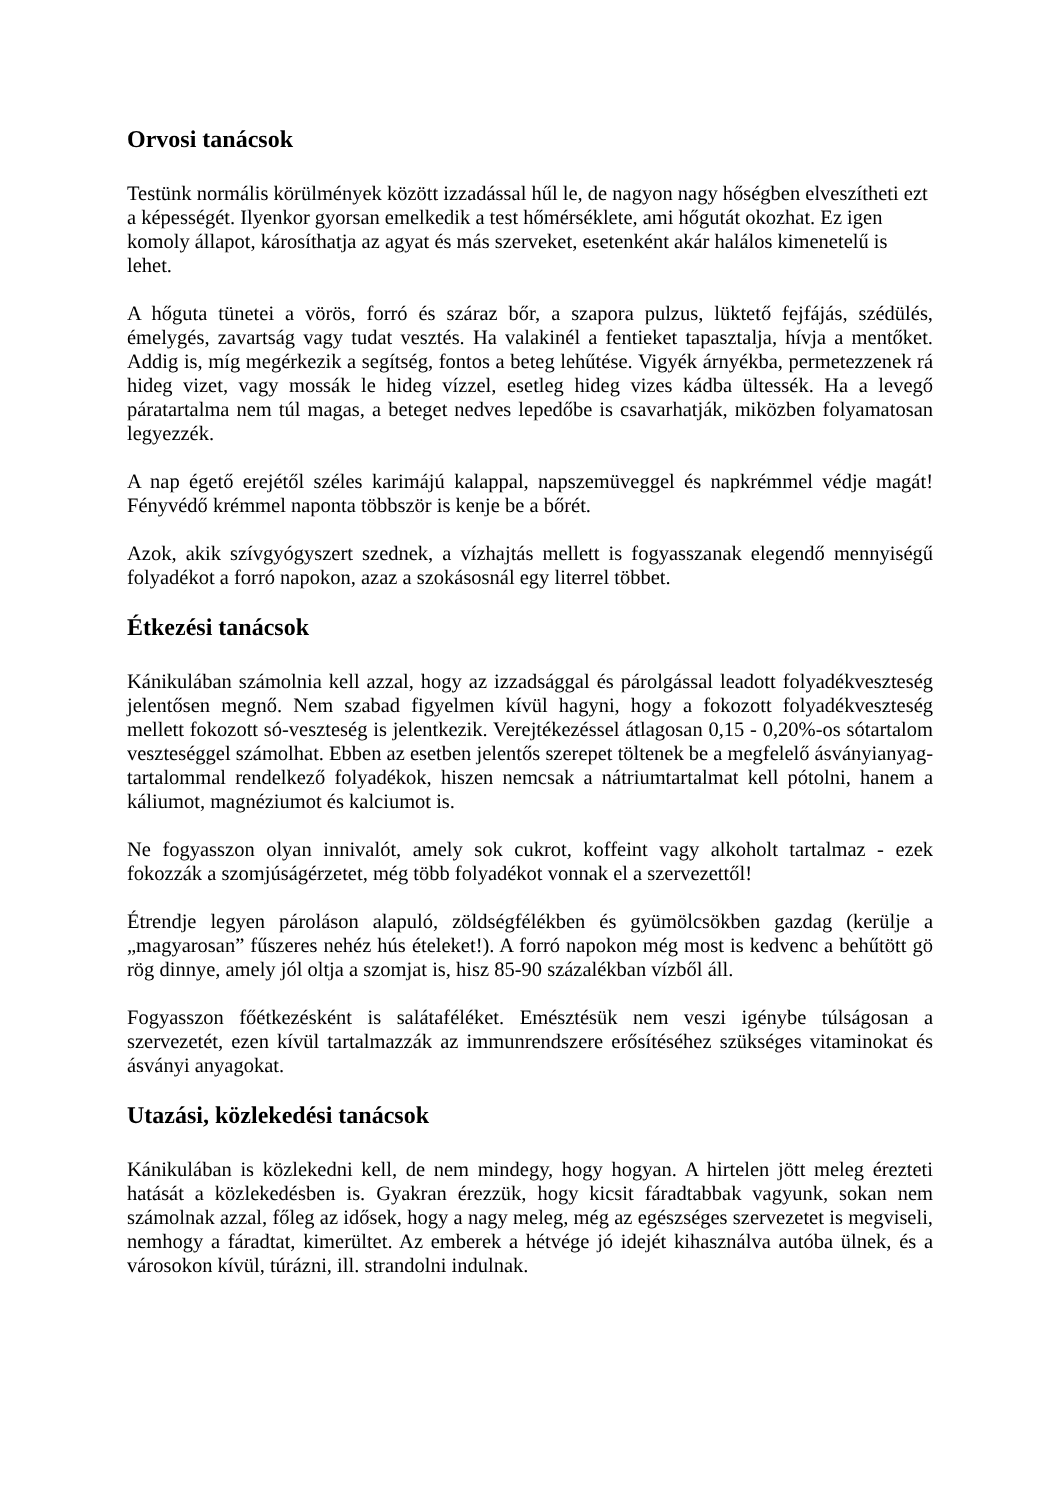Orvosi tanácsok
Testünk normális körülmények között izzadással hűl le, de nagyon nagy hőségben elveszítheti ezt a képességét. Ilyenkor gyorsan emelkedik a test hőmérséklete, ami hőgutát okozhat. Ez igen komoly állapot, károsíthatja az agyat és más szerveket, esetenként akár halálos kimenetelű is lehet.
A hőguta tünetei a vörös, forró és száraz bőr, a szapora pulzus, lüktető fejfájás, szédülés, émelygés, zavartság vagy tudat vesztés. Ha valakinél a fentieket tapasztalja, hívja a mentőket. Addig is, míg megérkezik a segítség, fontos a beteg lehűtése. Vigyék árnyékba, permetezzenek rá hideg vizet, vagy mossák le hideg vízzel, esetleg hideg vizes kádba ültessék. Ha a levegő páratartalma nem túl magas, a beteget nedves lepedőbe is csavarhatják, miközben folyamatosan legyezzék.
A nap égető erejétől széles karimájú kalappal, napszemüveggel és napkrémmel védje magát! Fényvédő krémmel naponta többször is kenje be a bőrét.
Azok, akik szívgyógyszert szednek, a vízhajtás mellett is fogyasszanak elegendő mennyiségű folyadékot a forró napokon, azaz a szokásosnál egy literrel többet.
Étkezési tanácsok
Kánikulában számolnia kell azzal, hogy az izzadsággal és párolgással leadott folyadékveszteség jelentősen megnő. Nem szabad figyelmen kívül hagyni, hogy a fokozott folyadékveszteség mellett fokozott só-veszteség is jelentkezik. Verejtékezéssel átlagosan 0,15 - 0,20%-os sótartalom veszteséggel számolhat. Ebben az esetben jelentős szerepet töltenek be a megfelelő ásványianyag-tartalommal rendelkező folyadékok, hiszen nemcsak a nátriumtartalmat kell pótolni, hanem a káliumot, magnéziumot és kalciumot is.
Ne fogyasszon olyan innivalót, amely sok cukrot, koffeint vagy alkoholt tartalmaz - ezek fokozzák a szomjúságérzetet, még több folyadékot vonnak el a szervezettől!
Étrendje legyen pároláson alapuló, zöldségfélékben és gyümölcsökben gazdag (kerülje a „magyarosan” fűszeres nehéz hús ételeket!). A forró napokon még most is kedvenc a behűtött gö rög dinnye, amely jól oltja a szomjat is, hisz 85-90 százalékban vízből áll.
Fogyasszon főétkezésként is salátaféléket. Emésztésük nem veszi igénybe túlságosan a szervezetét, ezen kívül tartalmazzák az immunrendszere erősítéséhez szükséges vitaminokat és ásványi anyagokat.
Utazási, közlekedési tanácsok
Kánikulában is közlekedni kell, de nem mindegy, hogy hogyan. A hirtelen jött meleg érezteti hatását a közlekedésben is. Gyakran érezzük, hogy kicsit fáradtabbak vagyunk, sokan nem számolnak azzal, főleg az idősek, hogy a nagy meleg, még az egészséges szervezetet is megviseli, nemhogy a fáradtat, kimerültet. Az emberek a hétvége jó idejét kihasználva autóba ülnek, és a városokon kívül, túrázni, ill. strandolni indulnak.